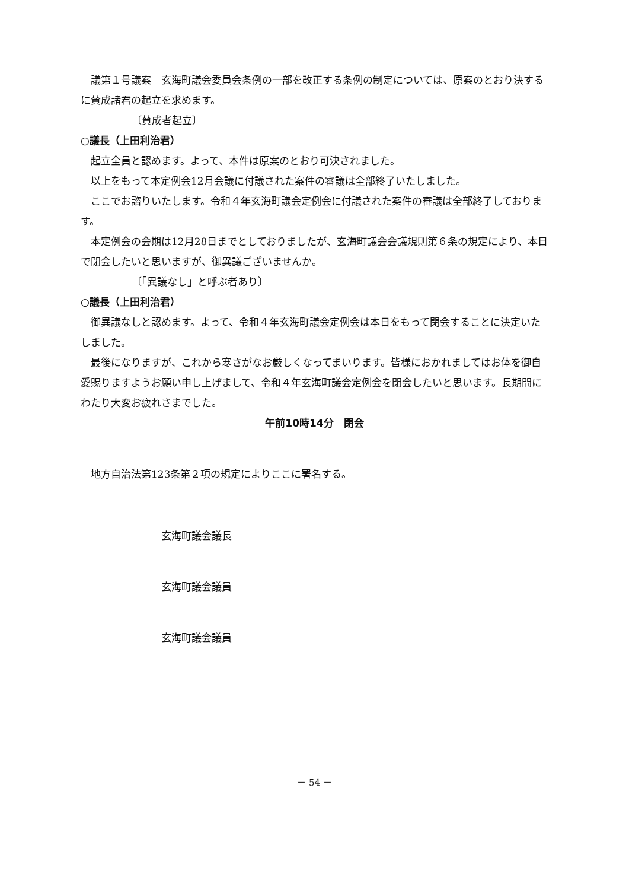議第１号議案　玄海町議会委員会条例の一部を改正する条例の制定については、原案のとおり決するに賛成諸君の起立を求めます。
〔賛成者起立〕
○議長（上田利治君）
起立全員と認めます。よって、本件は原案のとおり可決されました。
以上をもって本定例会12月会議に付議された案件の審議は全部終了いたしました。
ここでお諮りいたします。令和４年玄海町議会定例会に付議された案件の審議は全部終了しております。
本定例会の会期は12月28日までとしておりましたが、玄海町議会会議規則第６条の規定により、本日で閉会したいと思いますが、御異議ございませんか。
〔「異議なし」と呼ぶ者あり〕
○議長（上田利治君）
御異議なしと認めます。よって、令和４年玄海町議会定例会は本日をもって閉会することに決定いたしました。
最後になりますが、これから寒さがなお厳しくなってまいります。皆様におかれましてはお体を御自愛賜りますようお願い申し上げまして、令和４年玄海町議会定例会を閉会したいと思います。長期間にわたり大変お疲れさまでした。
午前10時14分　閉会
地方自治法第123条第２項の規定によりここに署名する。
玄海町議会議長
玄海町議会議員
玄海町議会議員
－ 54 －